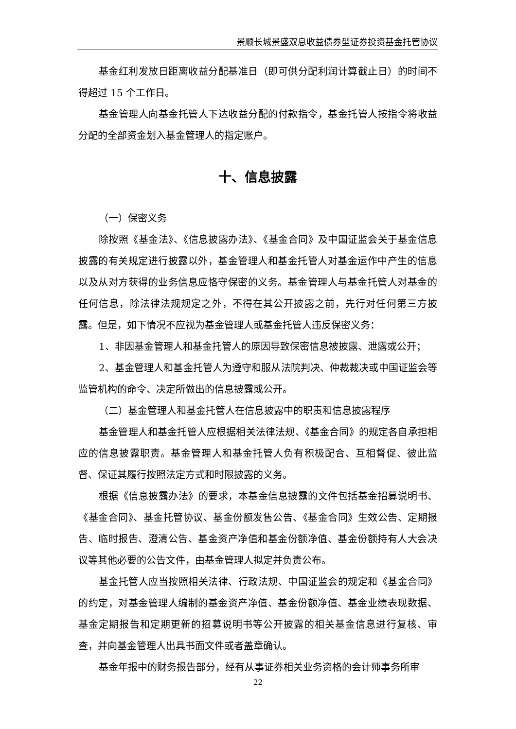景顺长城景盛双息收益债券型证券投资基金托管协议
基金红利发放日距离收益分配基准日（即可供分配利润计算截止日）的时间不得超过 15 个工作日。
基金管理人向基金托管人下达收益分配的付款指令，基金托管人按指令将收益分配的全部资金划入基金管理人的指定账户。
十、信息披露
（一）保密义务
除按照《基金法》、《信息披露办法》、《基金合同》及中国证监会关于基金信息披露的有关规定进行披露以外，基金管理人和基金托管人对基金运作中产生的信息以及从对方获得的业务信息应恪守保密的义务。基金管理人与基金托管人对基金的任何信息，除法律法规规定之外，不得在其公开披露之前，先行对任何第三方披露。但是，如下情况不应视为基金管理人或基金托管人违反保密义务：
1、非因基金管理人和基金托管人的原因导致保密信息被披露、泄露或公开；
2、基金管理人和基金托管人为遵守和服从法院判决、仲裁裁决或中国证监会等监管机构的命令、决定所做出的信息披露或公开。
（二）基金管理人和基金托管人在信息披露中的职责和信息披露程序
基金管理人和基金托管人应根据相关法律法规、《基金合同》的规定各自承担相应的信息披露职责。基金管理人和基金托管人负有积极配合、互相督促、彼此监督、保证其履行按照法定方式和时限披露的义务。
根据《信息披露办法》的要求，本基金信息披露的文件包括基金招募说明书、《基金合同》、基金托管协议、基金份额发售公告、《基金合同》生效公告、定期报告、临时报告、澄清公告、基金资产净值和基金份额净值、基金份额持有人大会决议等其他必要的公告文件，由基金管理人拟定并负责公布。
基金托管人应当按照相关法律、行政法规、中国证监会的规定和《基金合同》的约定，对基金管理人编制的基金资产净值、基金份额净值、基金业绩表现数据、基金定期报告和定期更新的招募说明书等公开披露的相关基金信息进行复核、审查，并向基金管理人出具书面文件或者盖章确认。
基金年报中的财务报告部分，经有从事证券相关业务资格的会计师事务所审
22